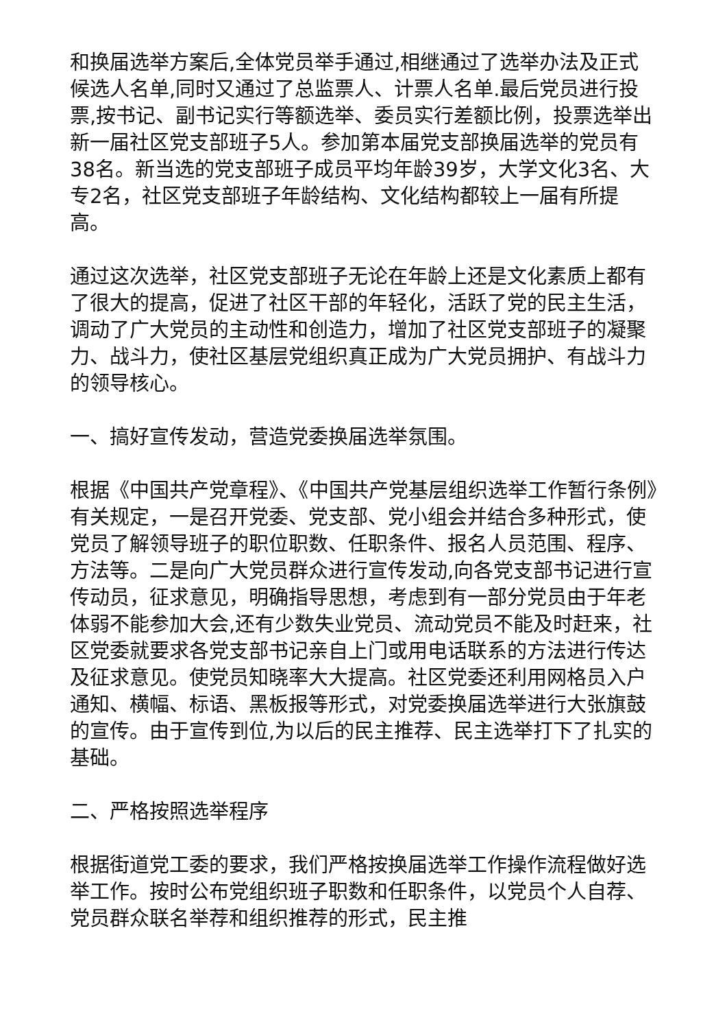和换届选举方案后,全体党员举手通过,相继通过了选举办法及正式候选人名单,同时又通过了总监票人、计票人名单.最后党员进行投票,按书记、副书记实行等额选举、委员实行差额比例，投票选举出新一届社区党支部班子5人。参加第本届党支部换届选举的党员有38名。新当选的党支部班子成员平均年龄39岁，大学文化3名、大专2名，社区党支部班子年龄结构、文化结构都较上一届有所提高。
通过这次选举，社区党支部班子无论在年龄上还是文化素质上都有了很大的提高，促进了社区干部的年轻化，活跃了党的民主生活，调动了广大党员的主动性和创造力，增加了社区党支部班子的凝聚力、战斗力，使社区基层党组织真正成为广大党员拥护、有战斗力的领导核心。
一、搞好宣传发动，营造党委换届选举氛围。
根据《中国共产党章程》、《中国共产党基层组织选举工作暂行条例》有关规定，一是召开党委、党支部、党小组会并结合多种形式，使党员了解领导班子的职位职数、任职条件、报名人员范围、程序、方法等。二是向广大党员群众进行宣传发动,向各党支部书记进行宣传动员，征求意见，明确指导思想，考虑到有一部分党员由于年老体弱不能参加大会,还有少数失业党员、流动党员不能及时赶来，社区党委就要求各党支部书记亲自上门或用电话联系的方法进行传达及征求意见。使党员知晓率大大提高。社区党委还利用网格员入户通知、横幅、标语、黑板报等形式，对党委换届选举进行大张旗鼓的宣传。由于宣传到位,为以后的民主推荐、民主选举打下了扎实的基础。
二、严格按照选举程序
根据街道党工委的要求，我们严格按换届选举工作操作流程做好选举工作。按时公布党组织班子职数和任职条件，以党员个人自荐、党员群众联名举荐和组织推荐的形式，民主推